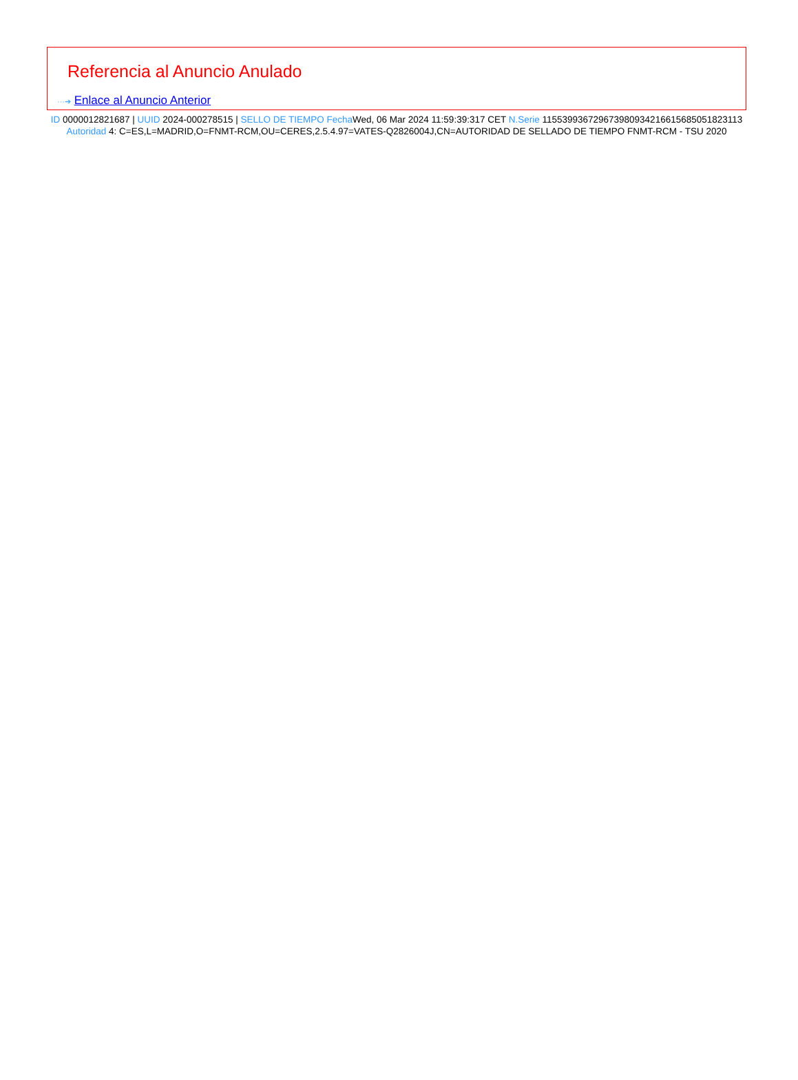Referencia al Anuncio Anulado
···➔ Enlace al Anuncio Anterior
ID 0000012821687 | UUID 2024-000278515 | SELLO DE TIEMPO Fecha Wed, 06 Mar 2024 11:59:39:317 CET N.Serie 115539936729673980934216615685051823113 Autoridad 4: C=ES,L=MADRID,O=FNMT-RCM,OU=CERES,2.5.4.97=VATES-Q2826004J,CN=AUTORIDAD DE SELLADO DE TIEMPO FNMT-RCM - TSU 2020